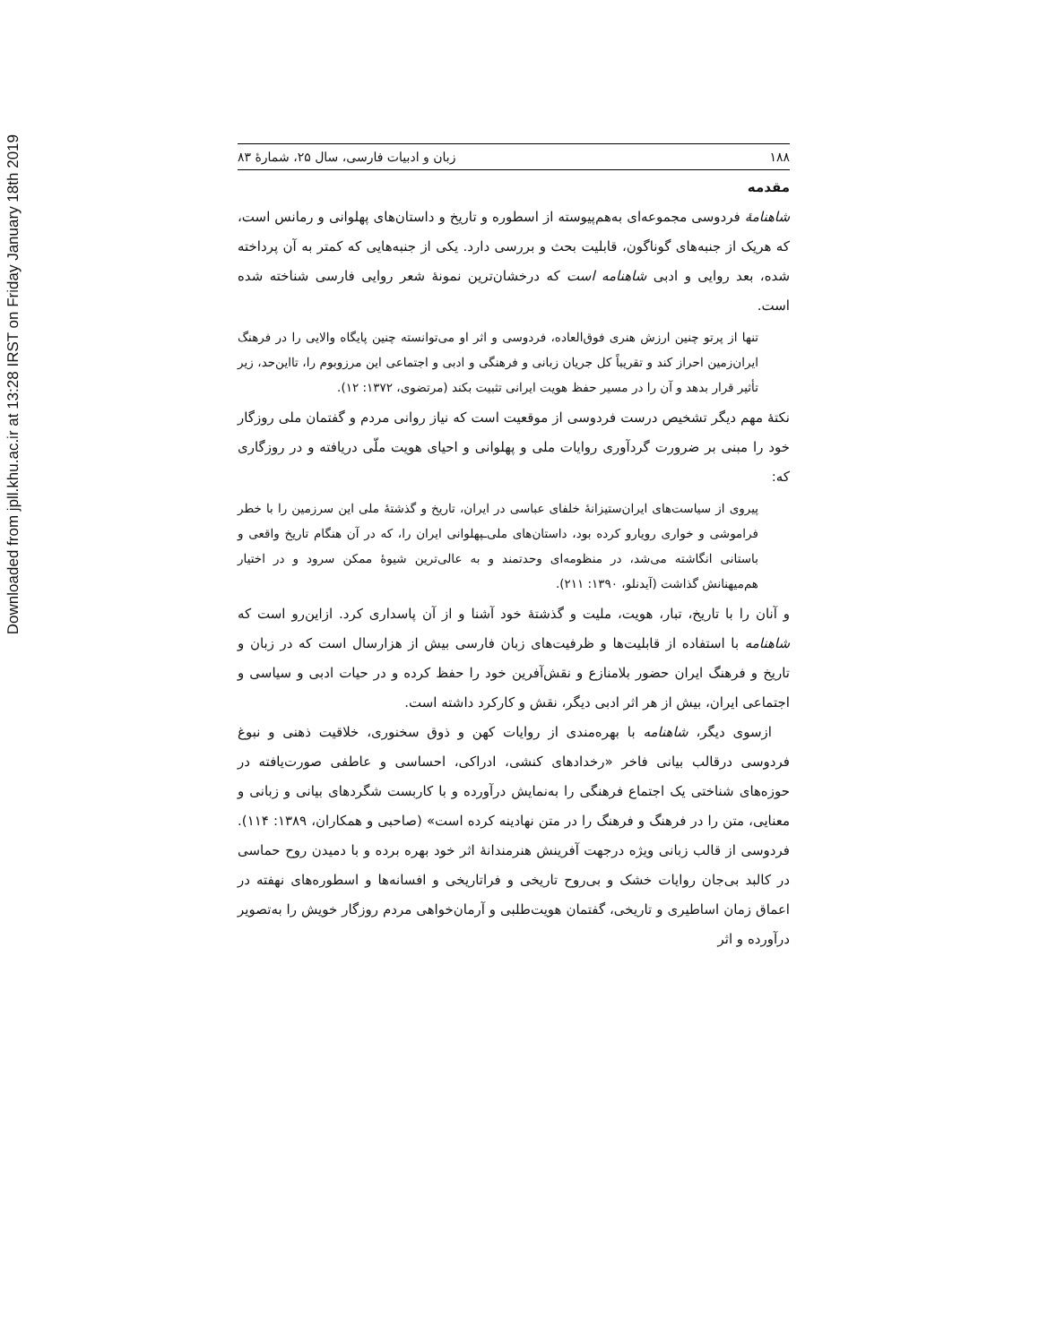Downloaded from jpll.khu.ac.ir at 13:28 IRST on Friday January 18th 2019
۱۸۸ زبان و ادبیات فارسی، سال ۲۵، شمارۀ ۸۳
مقدمه
شاهنامۀ فردوسی مجموعه‌ای به‌هم‌پیوسته از اسطوره و تاریخ و داستان‌های پهلوانی و رمانس است، که هریک از جنبه‌های گوناگون، قابلیت بحث و بررسی دارد. یکی از جنبه‌هایی که کمتر به آن پرداخته شده، بعد روایی و ادبی شاهنامه است که درخشان‌ترین نمونۀ شعر روایی فارسی شناخته شده است.
تنها از پرتو چنین ارزش هنری فوق‌العاده، فردوسی و اثر او می‌توانسته چنین پایگاه والایی را در فرهنگ ایران‌زمین احراز کند و تقریباً کل جریان زبانی و فرهنگی و ادبی و اجتماعی این مرزوبوم را، تااین‌حد، زیر تأثیر قرار بدهد و آن را در مسیر حفظ هویت ایرانی تثبیت بکند (مرتضوی، ۱۳۷۲: ۱۲).
نکتۀ مهم دیگر تشخیص درست فردوسی از موقعیت است که نیاز روانی مردم و گفتمان ملی روزگار خود را مبنی بر ضرورت گردآوری روایات ملی و پهلوانی و احیای هویت ملّی دریافته و در روزگاری که:
پیروی از سیاست‌های ایران‌ستیزانۀ خلفای عباسی در ایران، تاریخ و گذشتۀ ملی این سرزمین را با خطر فراموشی و خواری رویارو کرده بود، داستان‌های ملی‌ـپهلوانی ایران را، که در آن هنگام تاریخ واقعی و باستانی انگاشته می‌شد، در منظومه‌ای وحدتمند و به عالی‌ترین شیوۀ ممکن سرود و در اختیار هم‌میهنانش گذاشت (آیدنلو، ۱۳۹۰: ۲۱۱).
و آنان را با تاریخ، تبار، هویت، ملیت و گذشتۀ خود آشنا و از آن پاسداری کرد. ازاین‌رو است که شاهنامه با استفاده از قابلیت‌ها و ظرفیت‌های زبان فارسی بیش از هزارسال است که در زبان و تاریخ و فرهنگ ایران حضور بلامنازع و نقش‌آفرین خود را حفظ کرده و در حیات ادبی و سیاسی و اجتماعی ایران، بیش از هر اثر ادبی دیگر، نقش و کارکرد داشته است.
ازسوی دیگر، شاهنامه با بهره‌مندی از روایات کهن و ذوق سخنوری، خلاقیت ذهنی و نبوغ فردوسی درقالب بیانی فاخر «رخدادهای کنشی، ادراکی، احساسی و عاطفی صورت‌یافته در حوزه‌های شناختی یک اجتماع فرهنگی را به‌نمایش درآورده و با کاربست شگردهای بیانی و زبانی و معنایی، متن را در فرهنگ و فرهنگ را در متن نهادینه کرده است» (صاحبی و همکاران، ۱۳۸۹: ۱۱۴). فردوسی از قالب زبانی ویژه درجهت آفرینش هنرمندانۀ اثر خود بهره برده و با دمیدن روح حماسی در کالبد بی‌جان روایات خشک و بی‌روح تاریخی و فراتاریخی و افسانه‌ها و اسطوره‌های نهفته در اعماق زمان اساطیری و تاریخی، گفتمان هویت‌طلبی و آرمان‌خواهی مردم روزگار خویش را به‌تصویر درآورده و اثر